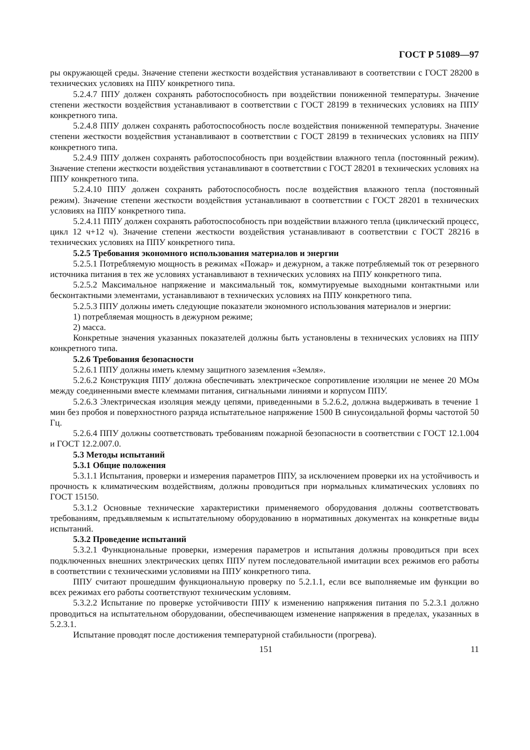ГОСТ Р 51089—97
ры окружающей среды. Значение степени жесткости воздействия устанавливают в соответствии с ГОСТ 28200 в технических условиях на ППУ конкретного типа.
5.2.4.7 ППУ должен сохранять работоспособность при воздействии пониженной температуры. Значение степени жесткости воздействия устанавливают в соответствии с ГОСТ 28199 в технических условиях на ППУ конкретного типа.
5.2.4.8 ППУ должен сохранять работоспособность после воздействия пониженной температуры. Значение степени жесткости воздействия устанавливают в соответствии с ГОСТ 28199 в технических условиях на ППУ конкретного типа.
5.2.4.9 ППУ должен сохранять работоспособность при воздействии влажного тепла (постоянный режим). Значение степени жесткости воздействия устанавливают в соответствии с ГОСТ 28201 в технических условиях на ППУ конкретного типа.
5.2.4.10 ППУ должен сохранять работоспособность после воздействия влажного тепла (постоянный режим). Значение степени жесткости воздействия устанавливают в соответствии с ГОСТ 28201 в технических условиях на ППУ конкретного типа.
5.2.4.11 ППУ должен сохранять работоспособность при воздействии влажного тепла (циклический процесс, цикл 12 ч+12 ч). Значение степени жесткости воздействия устанавливают в соответствии с ГОСТ 28216 в технических условиях на ППУ конкретного типа.
5.2.5 Требования экономного использования материалов и энергии
5.2.5.1 Потребляемую мощность в режимах «Пожар» и дежурном, а также потребляемый ток от резервного источника питания в тех же условиях устанавливают в технических условиях на ППУ конкретного типа.
5.2.5.2 Максимальное напряжение и максимальный ток, коммутируемые выходными контактными или бесконтактными элементами, устанавливают в технических условиях на ППУ конкретного типа.
5.2.5.3 ППУ должны иметь следующие показатели экономного использования материалов и энергии:
1) потребляемая мощность в дежурном режиме;
2) масса.
Конкретные значения указанных показателей должны быть установлены в технических условиях на ППУ конкретного типа.
5.2.6 Требования безопасности
5.2.6.1 ППУ должны иметь клемму защитного заземления «Земля».
5.2.6.2 Конструкция ППУ должна обеспечивать электрическое сопротивление изоляции не менее 20 МОм между соединенными вместе клеммами питания, сигнальными линиями и корпусом ППУ.
5.2.6.3 Электрическая изоляция между цепями, приведенными в 5.2.6.2, должна выдерживать в течение 1 мин без пробоя и поверхностного разряда испытательное напряжение 1500 В синусоидальной формы частотой 50 Гц.
5.2.6.4 ППУ должны соответствовать требованиям пожарной безопасности в соответствии с ГОСТ 12.1.004 и ГОСТ 12.2.007.0.
5.3 Методы испытаний
5.3.1 Общие положения
5.3.1.1 Испытания, проверки и измерения параметров ППУ, за исключением проверки их на устойчивость и прочность к климатическим воздействиям, должны проводиться при нормальных климатических условиях по ГОСТ 15150.
5.3.1.2 Основные технические характеристики применяемого оборудования должны соответствовать требованиям, предъявляемым к испытательному оборудованию в нормативных документах на конкретные виды испытаний.
5.3.2 Проведение испытаний
5.3.2.1 Функциональные проверки, измерения параметров и испытания должны проводиться при всех подключенных внешних электрических цепях ППУ путем последовательной имитации всех режимов его работы в соответствии с техническими условиями на ППУ конкретного типа.
ППУ считают прошедшим функциональную проверку по 5.2.1.1, если все выполняемые им функции во всех режимах его работы соответствуют техническим условиям.
5.3.2.2 Испытание по проверке устойчивости ППУ к изменению напряжения питания по 5.2.3.1 должно проводиться на испытательном оборудовании, обеспечивающем изменение напряжения в пределах, указанных в 5.2.3.1.
Испытание проводят после достижения температурной стабильности (прогрева).
151 11